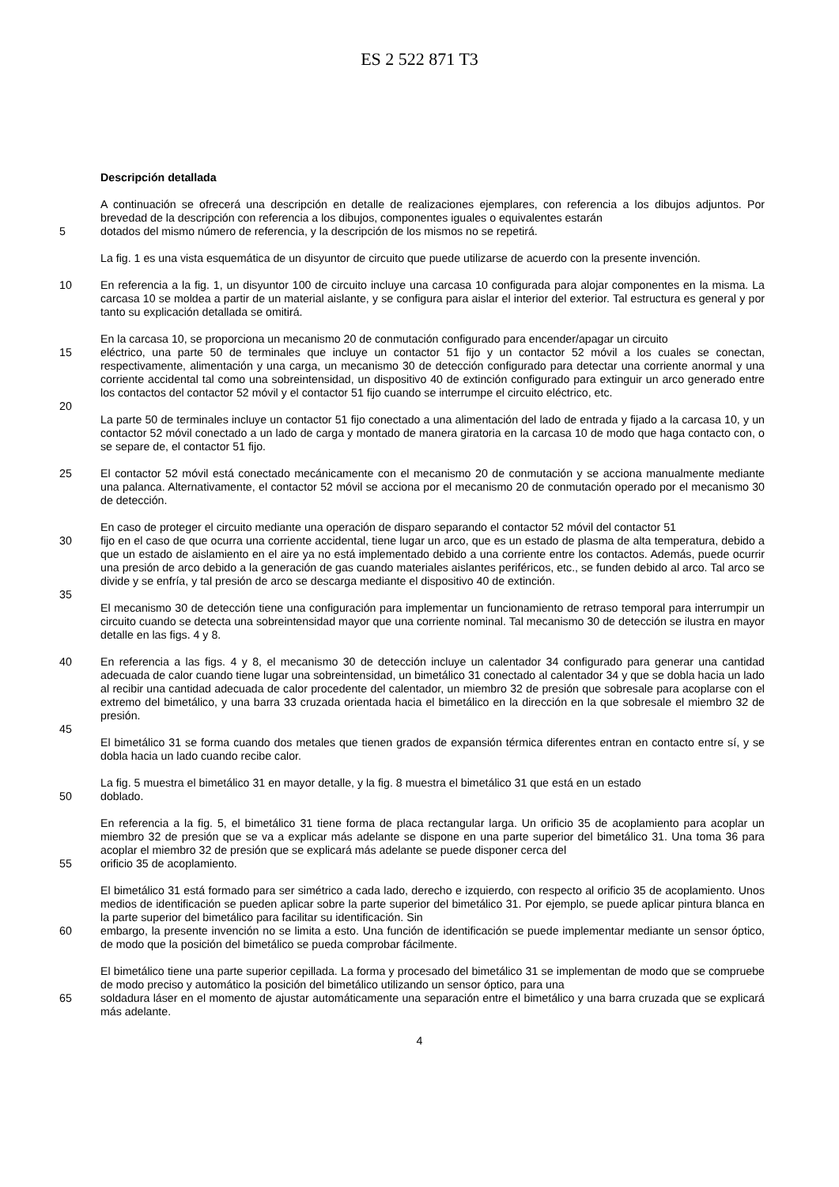ES 2 522 871 T3
Descripción detallada
A continuación se ofrecerá una descripción en detalle de realizaciones ejemplares, con referencia a los dibujos adjuntos. Por brevedad de la descripción con referencia a los dibujos, componentes iguales o equivalentes estarán
5 dotados del mismo número de referencia, y la descripción de los mismos no se repetirá.
La fig. 1 es una vista esquemática de un disyuntor de circuito que puede utilizarse de acuerdo con la presente invención.
10 En referencia a la fig. 1, un disyuntor 100 de circuito incluye una carcasa 10 configurada para alojar componentes en la misma. La carcasa 10 se moldea a partir de un material aislante, y se configura para aislar el interior del exterior. Tal estructura es general y por tanto su explicación detallada se omitirá.
En la carcasa 10, se proporciona un mecanismo 20 de conmutación configurado para encender/apagar un circuito
15 eléctrico, una parte 50 de terminales que incluye un contactor 51 fijo y un contactor 52 móvil a los cuales se conectan, respectivamente, alimentación y una carga, un mecanismo 30 de detección configurado para detectar una corriente anormal y una corriente accidental tal como una sobreintensidad, un dispositivo 40 de extinción configurado para extinguir un arco generado entre los contactos del contactor 52 móvil y el contactor 51 fijo cuando se interrumpe el circuito eléctrico, etc.
20
La parte 50 de terminales incluye un contactor 51 fijo conectado a una alimentación del lado de entrada y fijado a la carcasa 10, y un contactor 52 móvil conectado a un lado de carga y montado de manera giratoria en la carcasa 10 de modo que haga contacto con, o se separe de, el contactor 51 fijo.
25 El contactor 52 móvil está conectado mecánicamente con el mecanismo 20 de conmutación y se acciona manualmente mediante una palanca. Alternativamente, el contactor 52 móvil se acciona por el mecanismo 20 de conmutación operado por el mecanismo 30 de detección.
En caso de proteger el circuito mediante una operación de disparo separando el contactor 52 móvil del contactor 51
30 fijo en el caso de que ocurra una corriente accidental, tiene lugar un arco, que es un estado de plasma de alta temperatura, debido a que un estado de aislamiento en el aire ya no está implementado debido a una corriente entre los contactos. Además, puede ocurrir una presión de arco debido a la generación de gas cuando materiales aislantes periféricos, etc., se funden debido al arco. Tal arco se divide y se enfría, y tal presión de arco se descarga mediante el dispositivo 40 de extinción.
35
El mecanismo 30 de detección tiene una configuración para implementar un funcionamiento de retraso temporal para interrumpir un circuito cuando se detecta una sobreintensidad mayor que una corriente nominal. Tal mecanismo 30 de detección se ilustra en mayor detalle en las figs. 4 y 8.
40 En referencia a las figs. 4 y 8, el mecanismo 30 de detección incluye un calentador 34 configurado para generar una cantidad adecuada de calor cuando tiene lugar una sobreintensidad, un bimetálico 31 conectado al calentador 34 y que se dobla hacia un lado al recibir una cantidad adecuada de calor procedente del calentador, un miembro 32 de presión que sobresale para acoplarse con el extremo del bimetálico, y una barra 33 cruzada orientada hacia el bimetálico en la dirección en la que sobresale el miembro 32 de presión.
45
El bimetálico 31 se forma cuando dos metales que tienen grados de expansión térmica diferentes entran en contacto entre sí, y se dobla hacia un lado cuando recibe calor.
La fig. 5 muestra el bimetálico 31 en mayor detalle, y la fig. 8 muestra el bimetálico 31 que está en un estado
50 doblado.
En referencia a la fig. 5, el bimetálico 31 tiene forma de placa rectangular larga. Un orificio 35 de acoplamiento para acoplar un miembro 32 de presión que se va a explicar más adelante se dispone en una parte superior del bimetálico 31. Una toma 36 para acoplar el miembro 32 de presión que se explicará más adelante se puede disponer cerca del
55 orificio 35 de acoplamiento.
El bimetálico 31 está formado para ser simétrico a cada lado, derecho e izquierdo, con respecto al orificio 35 de acoplamiento. Unos medios de identificación se pueden aplicar sobre la parte superior del bimetálico 31. Por ejemplo, se puede aplicar pintura blanca en la parte superior del bimetálico para facilitar su identificación. Sin
60 embargo, la presente invención no se limita a esto. Una función de identificación se puede implementar mediante un sensor óptico, de modo que la posición del bimetálico se pueda comprobar fácilmente.
El bimetálico tiene una parte superior cepillada. La forma y procesado del bimetálico 31 se implementan de modo que se compruebe de modo preciso y automático la posición del bimetálico utilizando un sensor óptico, para una
65 soldadura láser en el momento de ajustar automáticamente una separación entre el bimetálico y una barra cruzada que se explicará más adelante.
4